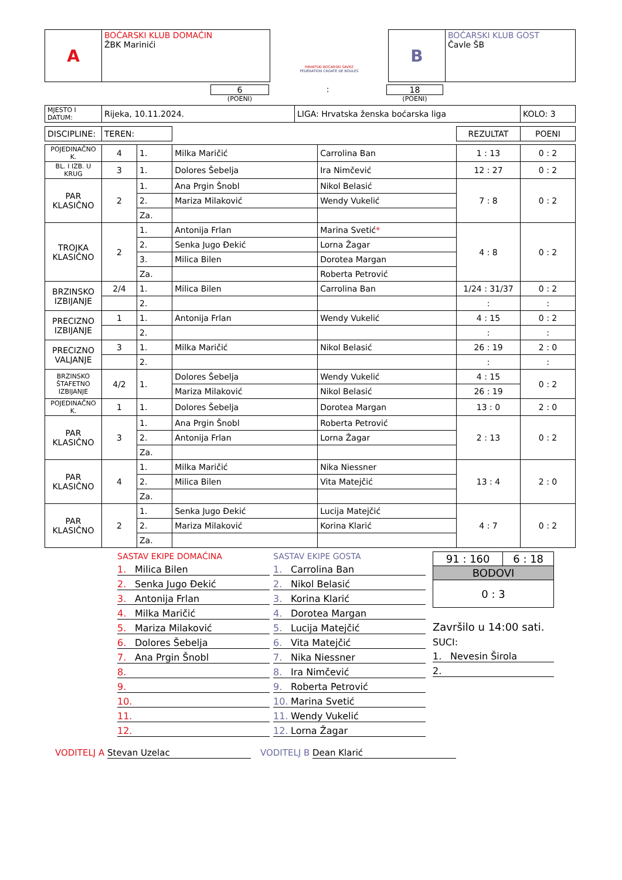| A | BOĆARSKI KLUB DOMAĆIN ŽBK Marinići |
HRVATSKI BOĆARSKI SAVEZ
FÉDÉRATION CROATE DE BOULES
| B | BOĆARSKI KLUB GOST Čavle ŠB |
6
(POENI)
: 18
(POENI)
| MJESTO I DATUM: | Rijeka, 10.11.2024. | LIGA: Hrvatska ženska boćarska liga | KOLO: 3 |
| DISCIPLINE: | TEREN: | | | | REZULTAT | POENI |
| POJEDINAČNO K. | 4 | 1. | Milka Maričić | Carrolina Ban | 1 : 13 | 0 : 2 |
| BL. I IZB. U KRUG | 3 | 1. | Dolores Šebelja | Ira Nimčević | 12 : 27 | 0 : 2 |
| PAR KLASIČNO | 2 | 1. | Ana Prgin Šnobl | Nikol Belasić | 7 : 8 | 0 : 2 |
| | | 2. | Mariza Milaković | Wendy Vukelić | | |
| | | Za. | | | | |
| TROJKA KLASIČNO | 2 | 1. | Antonija Frlan | Marina Svetić * | 4 : 8 | 0 : 2 |
| | | 2. | Senka Jugo Đekić | Lorna Žagar | | |
| | | 3. | Milica Bilen | Dorotea Margan | | |
| | | Za. | | Roberta Petrović | | |
| BRZINSKO IZBIJANJE | 2/4 | 1. | Milica Bilen | Carrolina Ban | 1/24 : 31/37 | 0 : 2 |
| | | 2. | | | : | : |
| PRECIZNO IZBIJANJE | 1 | 1. | Antonija Frlan | Wendy Vukelić | 4 : 15 | 0 : 2 |
| | | 2. | | | : | : |
| PRECIZNO VALJANJE | 3 | 1. | Milka Maričić | Nikol Belasić | 26 : 19 | 2 : 0 |
| | | 2. | | | : | : |
| BRZINSKO ŠTAFETNO IZBIJANJE | 4/2 | 1. | Dolores Šebelja | Wendy Vukelić | 4 : 15 | 0 : 2 |
| | | | Mariza Milaković | Nikol Belasić | 26 : 19 | |
| POJEDINAČNO K. | 1 | 1. | Dolores Šebelja | Dorotea Margan | 13 : 0 | 2 : 0 |
| PAR KLASIČNO | 3 | 1. | Ana Prgin Šnobl | Roberta Petrović | 2 : 13 | 0 : 2 |
| | | 2. | Antonija Frlan | Lorna Žagar | | |
| | | Za. | | | | |
| PAR KLASIČNO | 4 | 1. | Milka Maričić | Nika Niessner | 13 : 4 | 2 : 0 |
| | | 2. | Milica Bilen | Vita Matejčić | | |
| | | Za. | | | | |
| PAR KLASIČNO | 2 | 1. | Senka Jugo Đekić | Lucija Matejčić | 4 : 7 | 0 : 2 |
| | | 2. | Mariza Milaković | Korina Klarić | | |
| | | Za. | | | | |
SASTAV EKIPE DOMAĆINA
1. Milica Bilen
2. Senka Jugo Đekić
3. Antonija Frlan
4. Milka Maričić
5. Mariza Milaković
6. Dolores Šebelja
7. Ana Prgin Šnobl
8.
9.
10.
11.
12.
SASTAV EKIPE GOSTA
1. Carrolina Ban
2. Nikol Belasić
3. Korina Klarić
4. Dorotea Margan
5. Lucija Matejčić
6. Vita Matejčić
7. Nika Niessner
8. Ira Nimčević
9. Roberta Petrović
10. Marina Svetić
11. Wendy Vukelić
12. Lorna Žagar
| 91 : 160 | 6 : 18 |
| BODOVI | |
| 0 : 3 | |
Završilo u 14:00 sati.
SUCI:
1. Nevesin Širola
2.
VODITELJ A Stevan Uzelac VODITELJ B Dean Klarić